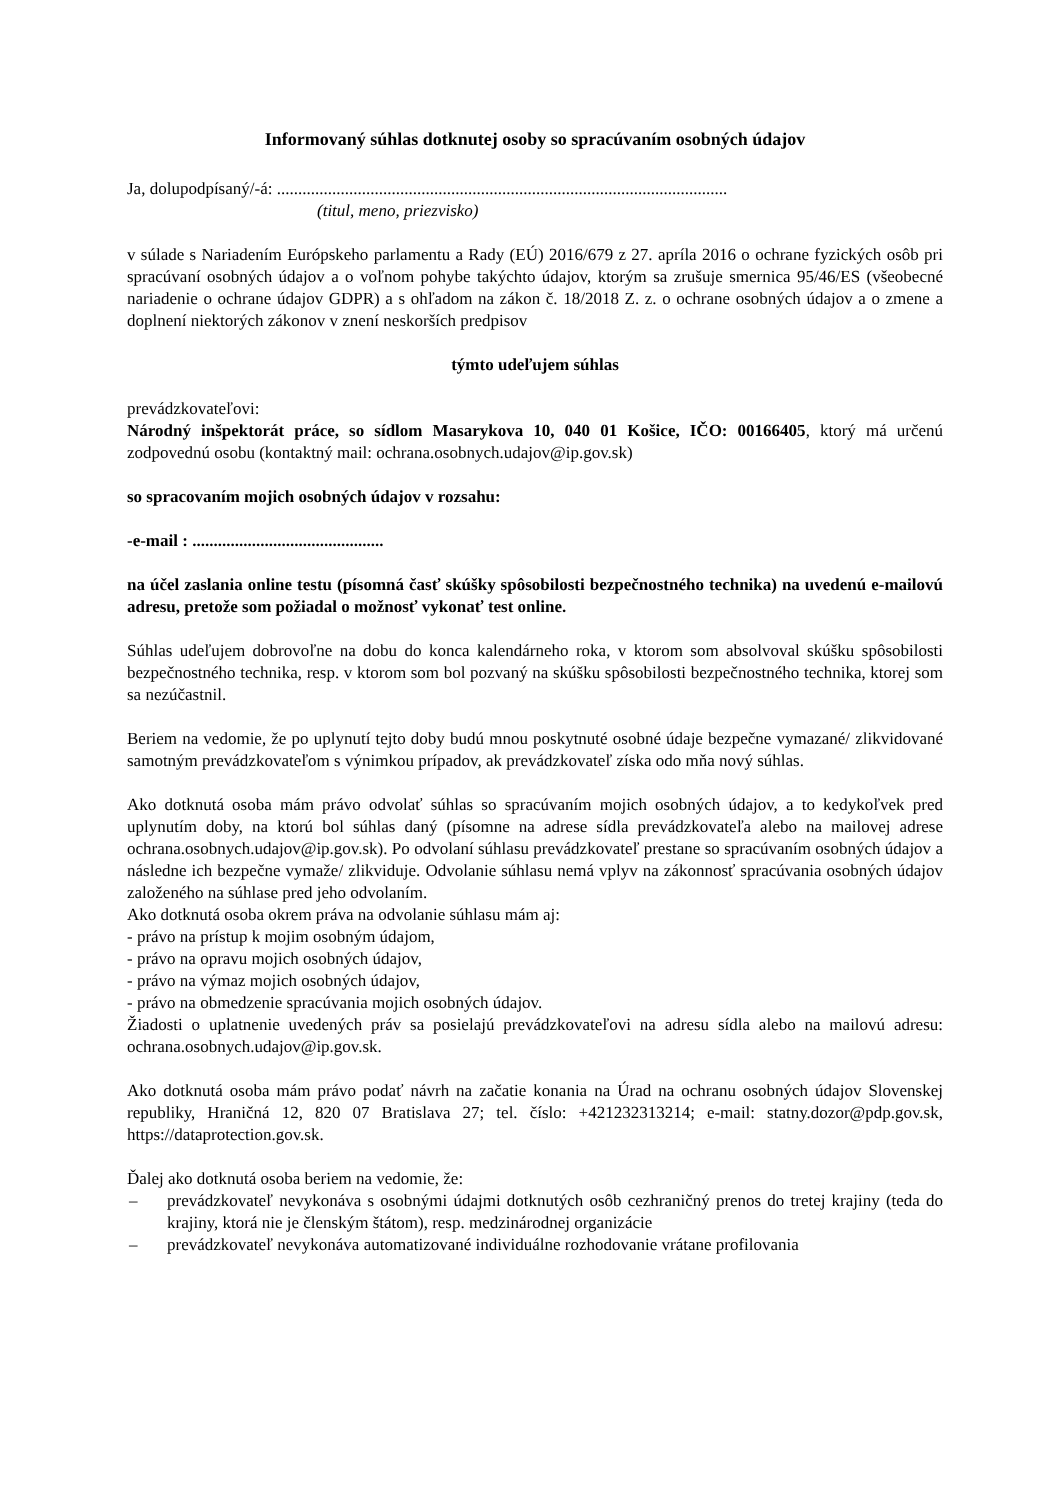Informovaný súhlas dotknutej osoby so spracúvaním osobných údajov
Ja, dolupodpísaný/-á: ..........................................................................................................
(titul, meno, priezvisko)
v súlade s Nariadením Európskeho parlamentu a Rady (EÚ) 2016/679 z 27. apríla 2016 o ochrane fyzických osôb pri spracúvaní osobných údajov a o voľnom pohybe takýchto údajov, ktorým sa zrušuje smernica 95/46/ES (všeobecné nariadenie o ochrane údajov GDPR) a s ohľadom na zákon č. 18/2018 Z. z. o ochrane osobných údajov a o zmene a doplnení niektorých zákonov v znení neskorších predpisov
týmto udeľujem súhlas
prevádzkovateľovi:
Národný inšpektorát práce, so sídlom Masarykova 10, 040 01 Košice, IČO: 00166405, ktorý má určenú zodpovednú osobu (kontaktný mail: ochrana.osobnych.udajov@ip.gov.sk)
so spracovaním mojich osobných údajov v rozsahu:
-e-mail : .............................................
na účel zaslania online testu (písomná časť skúšky spôsobilosti bezpečnostného technika) na uvedenú e-mailovú adresu, pretože som požiadal o možnosť vykonať test online.
Súhlas udeľujem dobrovoľne na dobu do konca kalendárneho roka, v ktorom som absolvoval skúšku spôsobilosti bezpečnostného technika, resp. v ktorom som bol pozvaný na skúšku spôsobilosti bezpečnostného technika, ktorej som sa nezúčastnil.
Beriem na vedomie, že po uplynutí tejto doby budú mnou poskytnuté osobné údaje bezpečne vymazané/ zlikvidované samotným prevádzkovateľom s výnimkou prípadov, ak prevádzkovateľ získa odo mňa nový súhlas.
Ako dotknutá osoba mám právo odvolať súhlas so spracúvaním mojich osobných údajov, a to kedykoľvek pred uplynutím doby, na ktorú bol súhlas daný (písomne na adrese sídla prevádzkovateľa alebo na mailovej adrese ochrana.osobnych.udajov@ip.gov.sk). Po odvolaní súhlasu prevádzkovateľ prestane so spracúvaním osobných údajov a následne ich bezpečne vymaže/ zlikviduje. Odvolanie súhlasu nemá vplyv na zákonnosť spracúvania osobných údajov založeného na súhlase pred jeho odvolaním.
Ako dotknutá osoba okrem práva na odvolanie súhlasu mám aj:
- právo na prístup k mojim osobným údajom,
- právo na opravu mojich osobných údajov,
- právo na výmaz mojich osobných údajov,
- právo na obmedzenie spracúvania mojich osobných údajov.
Žiadosti o uplatnenie uvedených práv sa posielajú prevádzkovateľovi na adresu sídla alebo na mailovú adresu: ochrana.osobnych.udajov@ip.gov.sk.
Ako dotknutá osoba mám právo podať návrh na začatie konania na Úrad na ochranu osobných údajov Slovenskej republiky, Hraničná 12, 820 07 Bratislava 27; tel. číslo: +421232313214; e-mail: statny.dozor@pdp.gov.sk, https://dataprotection.gov.sk.
Ďalej ako dotknutá osoba beriem na vedomie, že:
– prevádzkovateľ nevykonáva s osobnými údajmi dotknutých osôb cezhraničný prenos do tretej krajiny (teda do krajiny, ktorá nie je členským štátom), resp. medzinárodnej organizácie
– prevádzkovateľ nevykonáva automatizované individuálne rozhodovanie vrátane profilovania